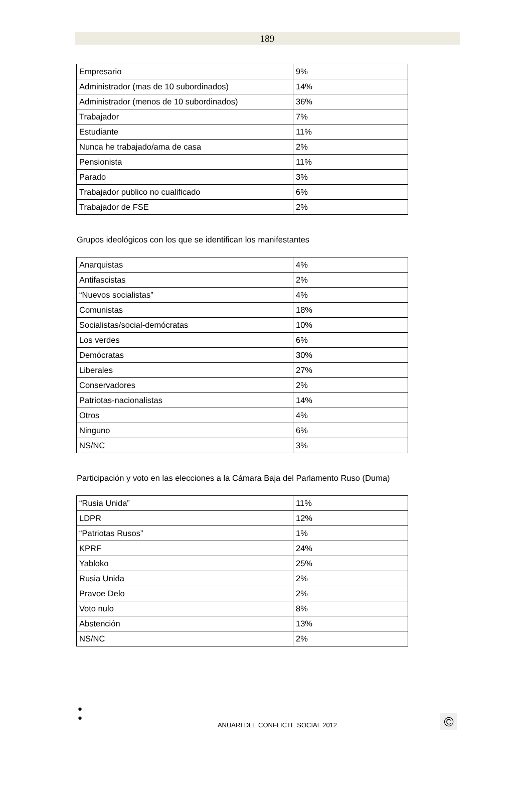189
| Empresario | 9% |
| Administrador (mas de 10 subordinados) | 14% |
| Administrador (menos de 10 subordinados) | 36% |
| Trabajador | 7% |
| Estudiante | 11% |
| Nunca he trabajado/ama de casa | 2% |
| Pensionista | 11% |
| Parado | 3% |
| Trabajador publico no cualificado | 6% |
| Trabajador de FSE | 2% |
Grupos ideológicos con los que se identifican los manifestantes
| Anarquistas | 4% |
| Antifascistas | 2% |
| “Nuevos socialistas” | 4% |
| Comunistas | 18% |
| Socialistas/social-demócratas | 10% |
| Los verdes | 6% |
| Demócratas | 30% |
| Liberales | 27% |
| Conservadores | 2% |
| Patriotas-nacionalistas | 14% |
| Otros | 4% |
| Ninguno | 6% |
| NS/NC | 3% |
Participación y voto en las elecciones a la Cámara Baja del Parlamento Ruso (Duma)
| “Rusia Unida” | 11% |
| LDPR | 12% |
| “Patriotas Rusos” | 1% |
| KPRF | 24% |
| Yabloko | 25% |
| Rusia Unida | 2% |
| Pravoe Delo | 2% |
| Voto nulo | 8% |
| Abstención | 13% |
| NS/NC | 2% |
●
●
ANUARI DEL CONFLICTE SOCIAL 2012
©